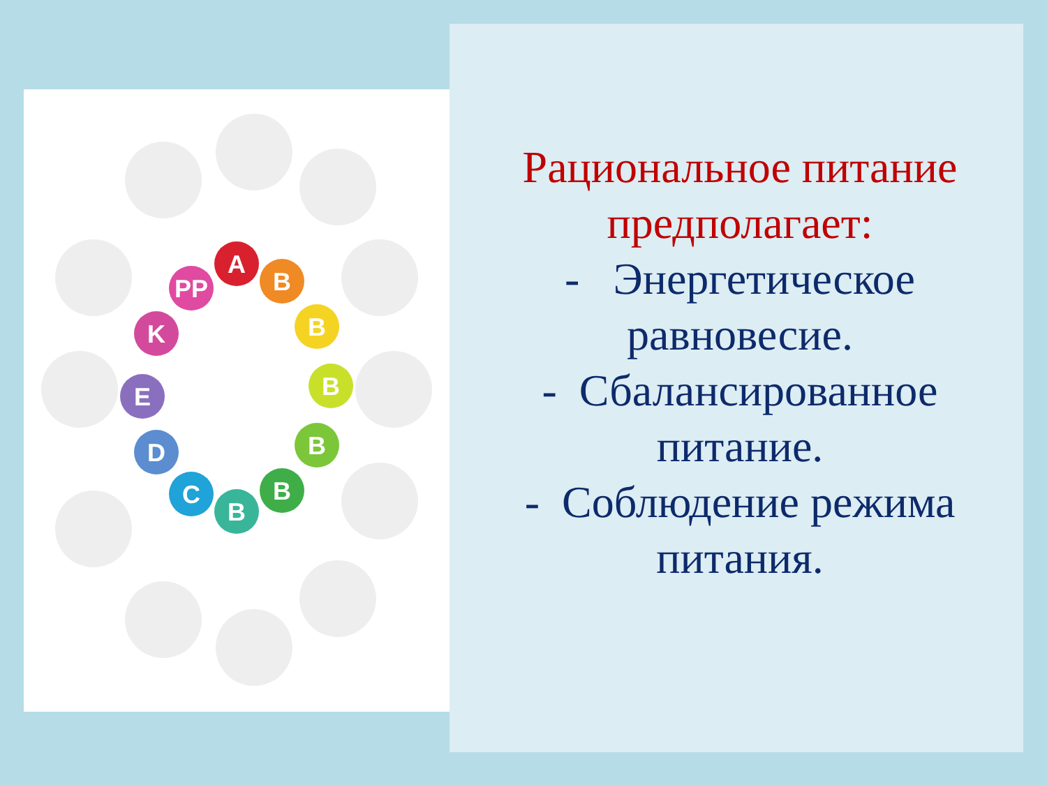A
B
B
B
B
B
B
C
D
E
K
PP
Рациональное питание предполагает:
- Энергетическое равновесие.
- Сбалансированное питание.
- Соблюдение режима питания.